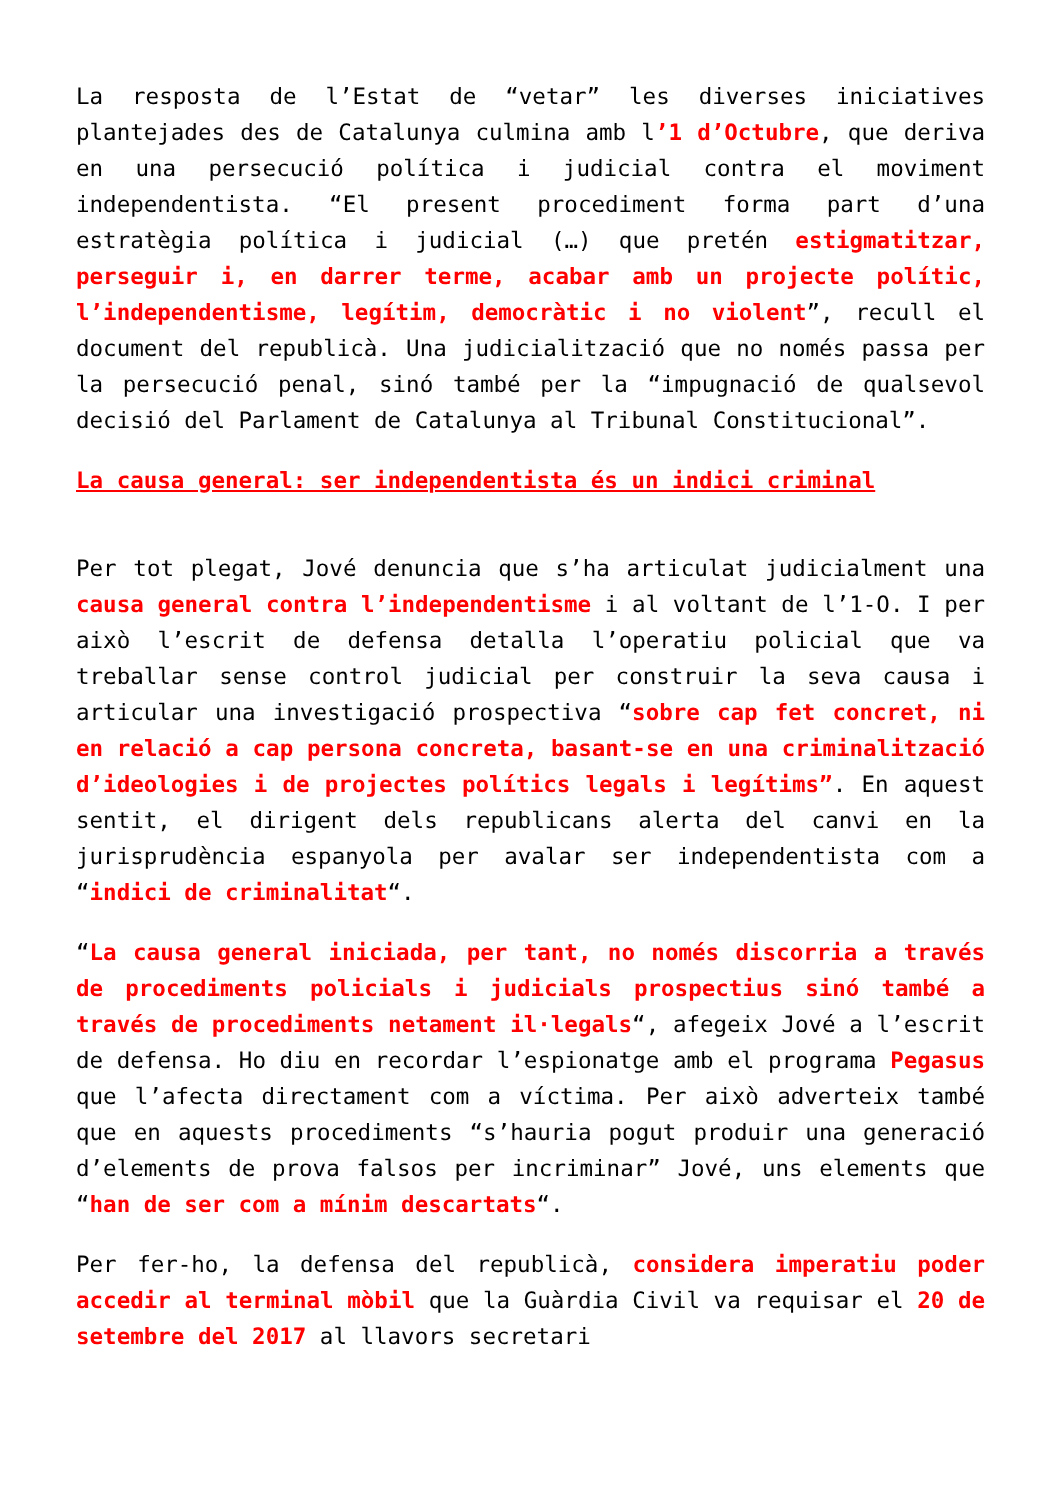La resposta de l’Estat de “vetar” les diverses iniciatives plantejades des de Catalunya culmina amb l’1 d’Octubre, que deriva en una persecució política i judicial contra el moviment independentista. “El present procediment forma part d’una estratègia política i judicial (…) que pretén estigmatitzar, perseguir i, en darrer terme, acabar amb un projecte polític, l’independentisme, legítim, democràtic i no violent”, recull el document del republicà. Una judicialització que no només passa per la persecució penal, sinó també per la “impugnació de qualsevol decisió del Parlament de Catalunya al Tribunal Constitucional”.
La causa general: ser independentista és un indici criminal
Per tot plegat, Jové denuncia que s’ha articulat judicialment una causa general contra l’independentisme i al voltant de l’1-O. I per això l’escrit de defensa detalla l’operatiu policial que va treballar sense control judicial per construir la seva causa i articular una investigació prospectiva “sobre cap fet concret, ni en relació a cap persona concreta, basant-se en una criminalització d’ideologies i de projectes polítics legals i legítims”. En aquest sentit, el dirigent dels republicans alerta del canvi en la jurisprudència espanyola per avalar ser independentista com a “indici de criminalitat“.
“La causa general iniciada, per tant, no només discorria a través de procediments policials i judicials prospectius sinó també a través de procediments netament il·legals“, afegeix Jové a l’escrit de defensa. Ho diu en recordar l’espionatge amb el programa Pegasus que l’afecta directament com a víctima. Per això adverteix també que en aquests procediments “s’hauria pogut produir una generació d’elements de prova falsos per incriminar” Jové, uns elements que “han de ser com a mínim descartats“.
Per fer-ho, la defensa del republicà, considera imperatiu poder accedir al terminal mòbil que la Guàrdia Civil va requisar el 20 de setembre del 2017 al llavors secretari